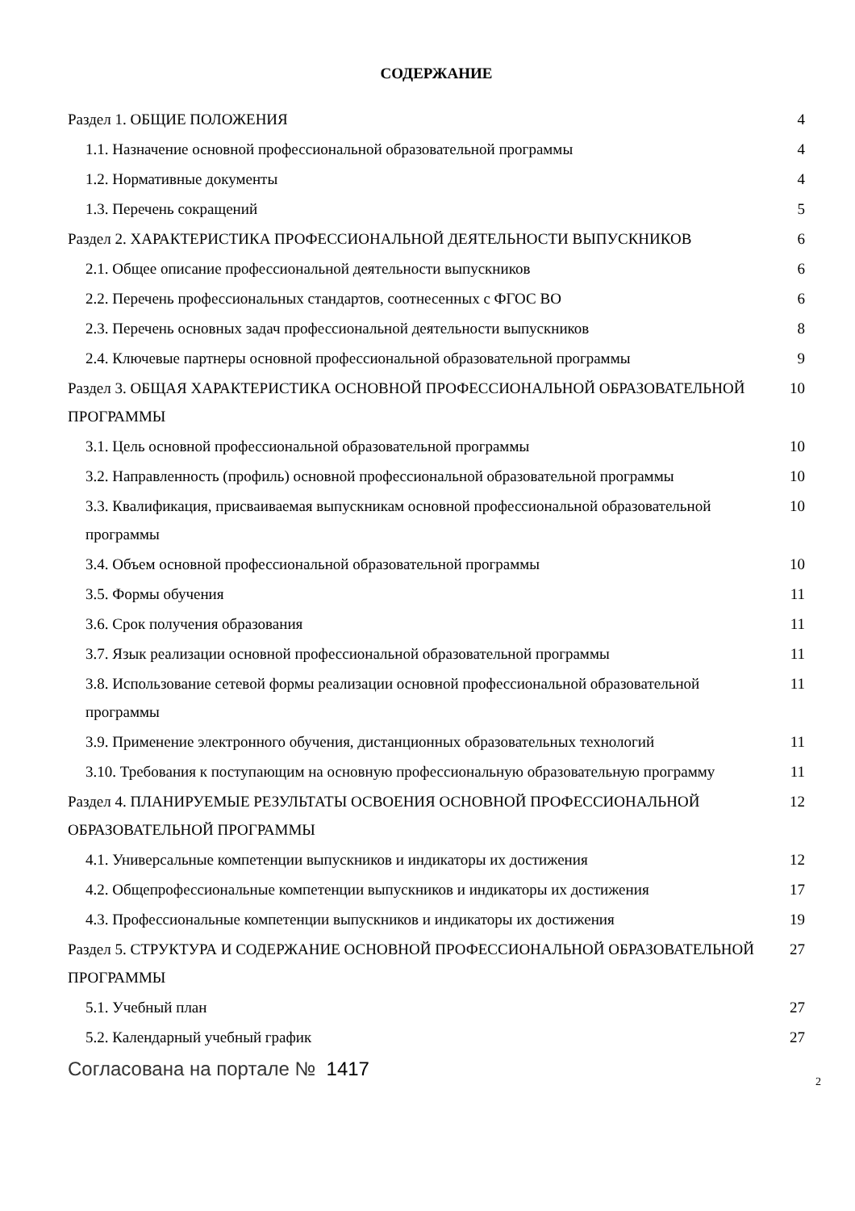СОДЕРЖАНИЕ
Раздел 1. ОБЩИЕ ПОЛОЖЕНИЯ 4
1.1. Назначение основной профессиональной образовательной программы 4
1.2. Нормативные документы 4
1.3. Перечень сокращений 5
Раздел 2. ХАРАКТЕРИСТИКА ПРОФЕССИОНАЛЬНОЙ ДЕЯТЕЛЬНОСТИ ВЫПУСКНИКОВ 6
2.1. Общее описание профессиональной деятельности выпускников 6
2.2. Перечень профессиональных стандартов, соотнесенных с ФГОС ВО 6
2.3. Перечень основных задач профессиональной деятельности выпускников 8
2.4. Ключевые партнеры основной профессиональной образовательной программы 9
Раздел 3. ОБЩАЯ ХАРАКТЕРИСТИКА ОСНОВНОЙ ПРОФЕССИОНАЛЬНОЙ ОБРАЗОВАТЕЛЬНОЙ ПРОГРАММЫ 10
3.1. Цель основной профессиональной образовательной программы 10
3.2. Направленность (профиль) основной профессиональной образовательной программы 10
3.3. Квалификация, присваиваемая выпускникам основной профессиональной образовательной программы 10
3.4. Объем основной профессиональной образовательной программы 10
3.5. Формы обучения 11
3.6. Срок получения образования 11
3.7. Язык реализации основной профессиональной образовательной программы 11
3.8. Использование сетевой формы реализации основной профессиональной образовательной программы 11
3.9. Применение электронного обучения, дистанционных образовательных технологий 11
3.10. Требования к поступающим на основную профессиональную образовательную программу 11
Раздел 4. ПЛАНИРУЕМЫЕ РЕЗУЛЬТАТЫ ОСВОЕНИЯ ОСНОВНОЙ ПРОФЕССИОНАЛЬНОЙ ОБРАЗОВАТЕЛЬНОЙ ПРОГРАММЫ 12
4.1. Универсальные компетенции выпускников и индикаторы их достижения 12
4.2. Общепрофессиональные компетенции выпускников и индикаторы их достижения 17
4.3. Профессиональные компетенции выпускников и индикаторы их достижения 19
Раздел 5. СТРУКТУРА И СОДЕРЖАНИЕ ОСНОВНОЙ ПРОФЕССИОНАЛЬНОЙ ОБРАЗОВАТЕЛЬНОЙ ПРОГРАММЫ 27
5.1. Учебный план 27
5.2. Календарный учебный график 27
Согласована на портале № 1417
2